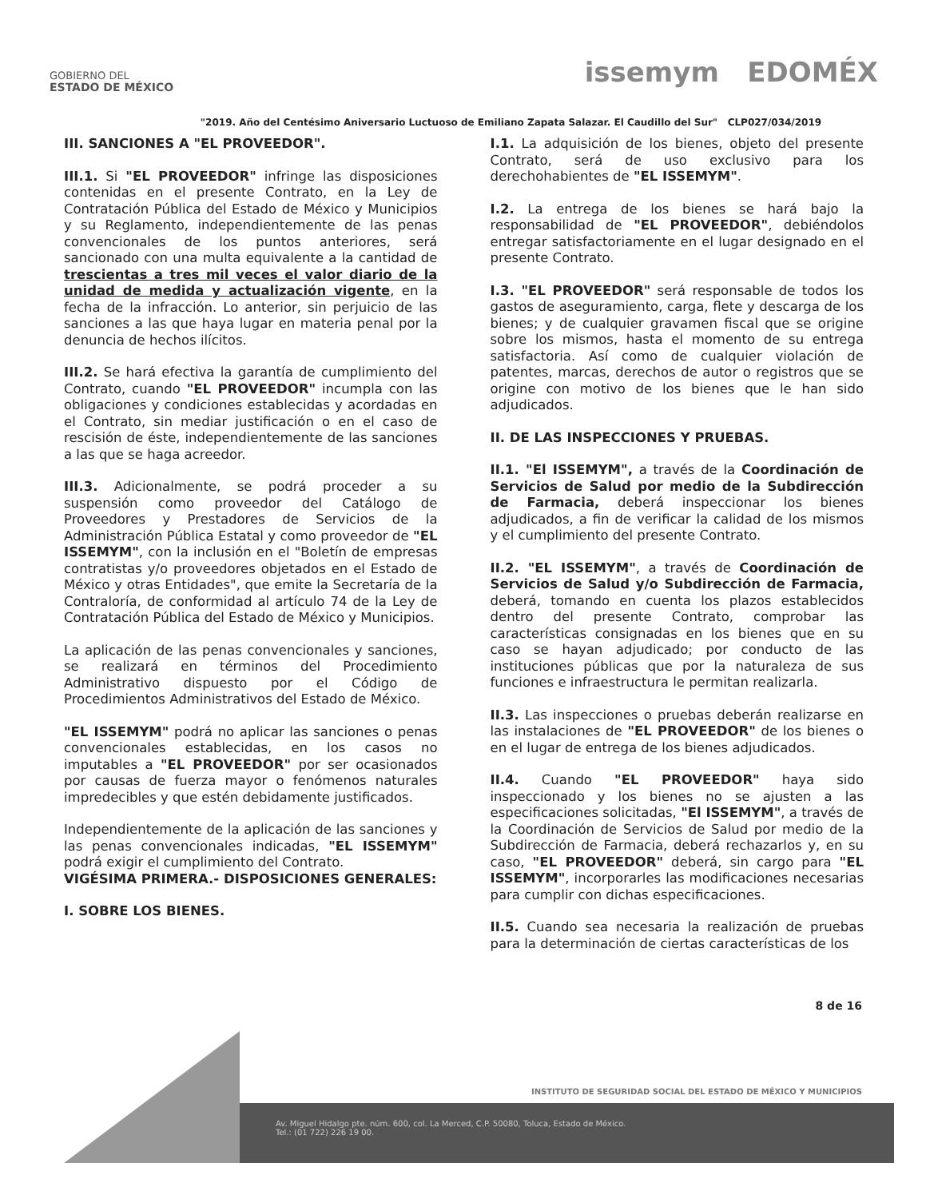GOBIERNO DEL
ESTADO DE MÉXICO
issemym EDOMÉX
"2019. Año del Centésimo Aniversario Luctuoso de Emiliano Zapata Salazar. El Caudillo del Sur" CLP027/034/2019
III. SANCIONES A "EL PROVEEDOR".
III.1. Si "EL PROVEEDOR" infringe las disposiciones contenidas en el presente Contrato, en la Ley de Contratación Pública del Estado de México y Municipios y su Reglamento, independientemente de las penas convencionales de los puntos anteriores, será sancionado con una multa equivalente a la cantidad de trescientas a tres mil veces el valor diario de la unidad de medida y actualización vigente, en la fecha de la infracción. Lo anterior, sin perjuicio de las sanciones a las que haya lugar en materia penal por la denuncia de hechos ilícitos.
III.2. Se hará efectiva la garantía de cumplimiento del Contrato, cuando "EL PROVEEDOR" incumpla con las obligaciones y condiciones establecidas y acordadas en el Contrato, sin mediar justificación o en el caso de rescisión de éste, independientemente de las sanciones a las que se haga acreedor.
III.3. Adicionalmente, se podrá proceder a su suspensión como proveedor del Catálogo de Proveedores y Prestadores de Servicios de la Administración Pública Estatal y como proveedor de "EL ISSEMYM", con la inclusión en el "Boletín de empresas contratistas y/o proveedores objetados en el Estado de México y otras Entidades", que emite la Secretaría de la Contraloría, de conformidad al artículo 74 de la Ley de Contratación Pública del Estado de México y Municipios.
La aplicación de las penas convencionales y sanciones, se realizará en términos del Procedimiento Administrativo dispuesto por el Código de Procedimientos Administrativos del Estado de México.
"EL ISSEMYM" podrá no aplicar las sanciones o penas convencionales establecidas, en los casos no imputables a "EL PROVEEDOR" por ser ocasionados por causas de fuerza mayor o fenómenos naturales impredecibles y que estén debidamente justificados.
Independientemente de la aplicación de las sanciones y las penas convencionales indicadas, "EL ISSEMYM" podrá exigir el cumplimiento del Contrato.
VIGÉSIMA PRIMERA.- DISPOSICIONES GENERALES:
I. SOBRE LOS BIENES.
I.1. La adquisición de los bienes, objeto del presente Contrato, será de uso exclusivo para los derechohabientes de "EL ISSEMYM".
I.2. La entrega de los bienes se hará bajo la responsabilidad de "EL PROVEEDOR", debiéndolos entregar satisfactoriamente en el lugar designado en el presente Contrato.
I.3. "EL PROVEEDOR" será responsable de todos los gastos de aseguramiento, carga, flete y descarga de los bienes; y de cualquier gravamen fiscal que se origine sobre los mismos, hasta el momento de su entrega satisfactoria. Así como de cualquier violación de patentes, marcas, derechos de autor o registros que se origine con motivo de los bienes que le han sido adjudicados.
II. DE LAS INSPECCIONES Y PRUEBAS.
II.1. "El ISSEMYM", a través de la Coordinación de Servicios de Salud por medio de la Subdirección de Farmacia, deberá inspeccionar los bienes adjudicados, a fin de verificar la calidad de los mismos y el cumplimiento del presente Contrato.
II.2. "EL ISSEMYM", a través de Coordinación de Servicios de Salud y/o Subdirección de Farmacia, deberá, tomando en cuenta los plazos establecidos dentro del presente Contrato, comprobar las características consignadas en los bienes que en su caso se hayan adjudicado; por conducto de las instituciones públicas que por la naturaleza de sus funciones e infraestructura le permitan realizarla.
II.3. Las inspecciones o pruebas deberán realizarse en las instalaciones de "EL PROVEEDOR" de los bienes o en el lugar de entrega de los bienes adjudicados.
II.4. Cuando "EL PROVEEDOR" haya sido inspeccionado y los bienes no se ajusten a las especificaciones solicitadas, "El ISSEMYM", a través de la Coordinación de Servicios de Salud por medio de la Subdirección de Farmacia, deberá rechazarlos y, en su caso, "EL PROVEEDOR" deberá, sin cargo para "EL ISSEMYM", incorporarles las modificaciones necesarias para cumplir con dichas especificaciones.
II.5. Cuando sea necesaria la realización de pruebas para la determinación de ciertas características de los
8 de 16
INSTITUTO DE SEGURIDAD SOCIAL DEL ESTADO DE MÉXICO Y MUNICIPIOS
Av. Miguel Hidalgo pte. núm. 600, col. La Merced, C.P. 50080, Toluca, Estado de México.
Tel.: (01 722) 226 19 00.